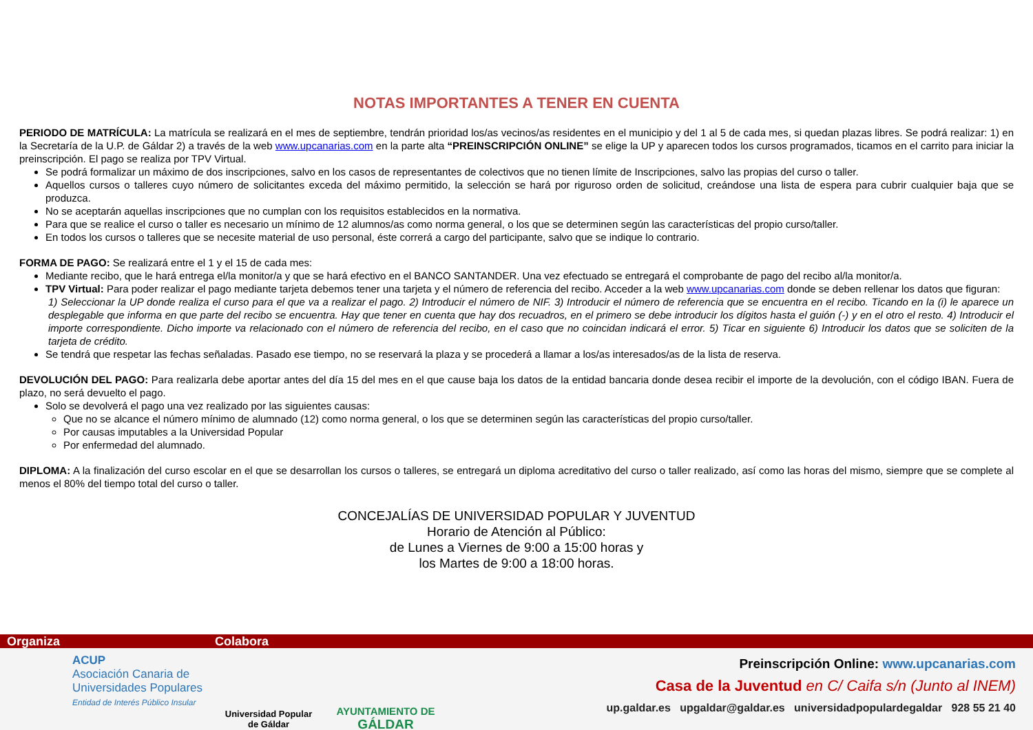NOTAS IMPORTANTES A TENER EN CUENTA
PERIODO DE MATRÍCULA: La matrícula se realizará en el mes de septiembre, tendrán prioridad los/as vecinos/as residentes en el municipio y del 1 al 5 de cada mes, si quedan plazas libres. Se podrá realizar: 1) en la Secretaría de la U.P. de Gáldar 2) a través de la web www.upcanarias.com en la parte alta “PREINSCRIPCIÓN ONLINE” se elige la UP y aparecen todos los cursos programados, ticamos en el carrito para iniciar la preinscripción. El pago se realiza por TPV Virtual.
Se podrá formalizar un máximo de dos inscripciones, salvo en los casos de representantes de colectivos que no tienen límite de Inscripciones, salvo las propias del curso o taller.
Aquellos cursos o talleres cuyo número de solicitantes exceda del máximo permitido, la selección se hará por riguroso orden de solicitud, creándose una lista de espera para cubrir cualquier baja que se produzca.
No se aceptarán aquellas inscripciones que no cumplan con los requisitos establecidos en la normativa.
Para que se realice el curso o taller es necesario un mínimo de 12 alumnos/as como norma general, o los que se determinen según las características del propio curso/taller.
En todos los cursos o talleres que se necesite material de uso personal, éste correrá a cargo del participante, salvo que se indique lo contrario.
FORMA DE PAGO: Se realizará entre el 1 y el 15 de cada mes:
Mediante recibo, que le hará entrega el/la monitor/a y que se hará efectivo en el BANCO SANTANDER. Una vez efectuado se entregará el comprobante de pago del recibo al/la monitor/a.
TPV Virtual: Para poder realizar el pago mediante tarjeta debemos tener una tarjeta y el número de referencia del recibo. Acceder a la web www.upcanarias.com donde se deben rellenar los datos que figuran:
1) Seleccionar la UP donde realiza el curso para el que va a realizar el pago. 2) Introducir el número de NIF. 3) Introducir el número de referencia que se encuentra en el recibo. Ticando en la (i) le aparece un desplegable que informa en que parte del recibo se encuentra. Hay que tener en cuenta que hay dos recuadros, en el primero se debe introducir los dígitos hasta el guión (-) y en el otro el resto. 4) Introducir el importe correspondiente. Dicho importe va relacionado con el número de referencia del recibo, en el caso que no coincidan indicará el error. 5) Ticar en siguiente 6) Introducir los datos que se soliciten de la tarjeta de crédito.
Se tendrá que respetar las fechas señaladas. Pasado ese tiempo, no se reservará la plaza y se procederá a llamar a los/as interesados/as de la lista de reserva.
DEVOLUCIÓN DEL PAGO: Para realizarla debe aportar antes del día 15 del mes en el que cause baja los datos de la entidad bancaria donde desea recibir el importe de la devolución, con el código IBAN. Fuera de plazo, no será devuelto el pago.
Solo se devolverá el pago una vez realizado por las siguientes causas:
Que no se alcance el número mínimo de alumnado (12) como norma general, o los que se determinen según las características del propio curso/taller.
Por causas imputables a la Universidad Popular
Por enfermedad del alumnado.
DIPLOMA: A la finalización del curso escolar en el que se desarrollan los cursos o talleres, se entregará un diploma acreditativo del curso o taller realizado, así como las horas del mismo, siempre que se complete al menos el 80% del tiempo total del curso o taller.
CONCEJALÍAS DE UNIVERSIDAD POPULAR Y JUVENTUD
Horario de Atención al Público:
de Lunes a Viernes de 9:00 a 15:00 horas y
los Martes de 9:00 a 18:00 horas.
Organiza Colabora
ACUP
Asociación Canaria de
Universidades Populares
Entidad de Interés Público Insular
Universidad Popular
de Gáldar
AYUNTAMIENTO DE
GÁLDAR
Preinscripción Online: www.upcanarias.com
Casa de la Juventud en C/ Caifa s/n (Junto al INEM)
up.galdar.es upgaldar@galdar.es universidadpopulardegaldar 928 55 21 40